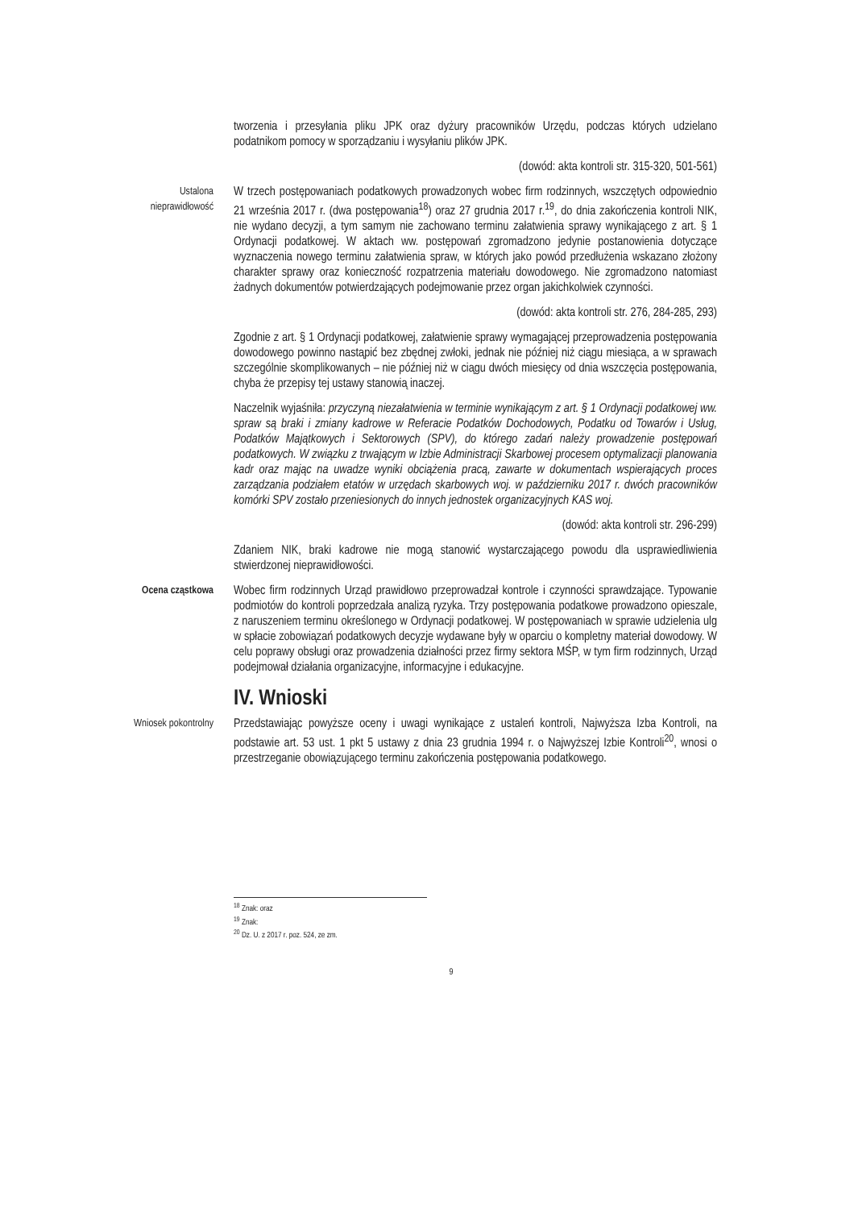tworzenia i przesyłania pliku JPK oraz dyżury pracowników Urzędu, podczas których udzielano podatnikom pomocy w sporządzaniu i wysyłaniu plików JPK.
(dowód: akta kontroli str. 315-320, 501-561)
Ustalona nieprawidłowość
W trzech postępowaniach podatkowych prowadzonych wobec firm rodzinnych, wszczętych odpowiednio 21 września 2017 r. (dwa postępowania<sup>18</sup>) oraz 27 grudnia 2017 r.<sup>19</sup>, do dnia zakończenia kontroli NIK, nie wydano decyzji, a tym samym nie zachowano terminu załatwienia sprawy wynikającego z art. § 1 Ordynacji podatkowej. W aktach ww. postępowań zgromadzono jedynie postanowienia dotyczące wyznaczenia nowego terminu załatwienia spraw, w których jako powód przedłużenia wskazano złożony charakter sprawy oraz konieczność rozpatrzenia materiału dowodowego. Nie zgromadzono natomiast żadnych dokumentów potwierdzających podejmowanie przez organ jakichkolwiek czynności.
(dowód: akta kontroli str. 276, 284-285, 293)
Zgodnie z art. § 1 Ordynacji podatkowej, załatwienie sprawy wymagającej przeprowadzenia postępowania dowodowego powinno nastąpić bez zbędnej zwłoki, jednak nie później niż ciągu miesiąca, a w sprawach szczególnie skomplikowanych – nie później niż w ciągu dwóch miesięcy od dnia wszczęcia postępowania, chyba że przepisy tej ustawy stanowią inaczej.
Naczelnik wyjaśniła: przyczyną niezałatwienia w terminie wynikającym z art. § 1 Ordynacji podatkowej ww. spraw są braki i zmiany kadrowe w Referacie Podatków Dochodowych, Podatku od Towarów i Usług, Podatków Majątkowych i Sektorowych (SPV), do którego zadań należy prowadzenie postępowań podatkowych. W związku z trwającym w Izbie Administracji Skarbowej procesem optymalizacji planowania kadr oraz mając na uwadze wyniki obciążenia pracą, zawarte w dokumentach wspierających proces zarządzania podziałem etatów w urzędach skarbowych woj. w październiku 2017 r. dwóch pracowników komórki SPV zostało przeniesionych do innych jednostek organizacyjnych KAS woj.
(dowód: akta kontroli str. 296-299)
Zdaniem NIK, braki kadrowe nie mogą stanowić wystarczającego powodu dla usprawiedliwienia stwierdzonej nieprawidłowości.
Ocena cząstkowa
Wobec firm rodzinnych Urząd prawidłowo przeprowadzał kontrole i czynności sprawdzające. Typowanie podmiotów do kontroli poprzedzała analizą ryzyka. Trzy postępowania podatkowe prowadzono opieszale, z naruszeniem terminu określonego w Ordynacji podatkowej. W postępowaniach w sprawie udzielenia ulg w spłacie zobowiązań podatkowych decyzje wydawane były w oparciu o kompletny materiał dowodowy. W celu poprawy obsługi oraz prowadzenia działności przez firmy sektora MŚP, w tym firm rodzinnych, Urząd podejmował działania organizacyjne, informacyjne i edukacyjne.
IV. Wnioski
Wniosek pokontrolny
Przedstawiając powyższe oceny i uwagi wynikające z ustaleń kontroli, Najwyższa Izba Kontroli, na podstawie art. 53 ust. 1 pkt 5 ustawy z dnia 23 grudnia 1994 r. o Najwyższej Izbie Kontroli<sup>20</sup>, wnosi o przestrzeganie obowiązującego terminu zakończenia postępowania podatkowego.
<sup>18</sup> Znak: oraz
<sup>19</sup> Znak:
<sup>20</sup> Dz. U. z 2017 r. poz. 524, ze zm.
9